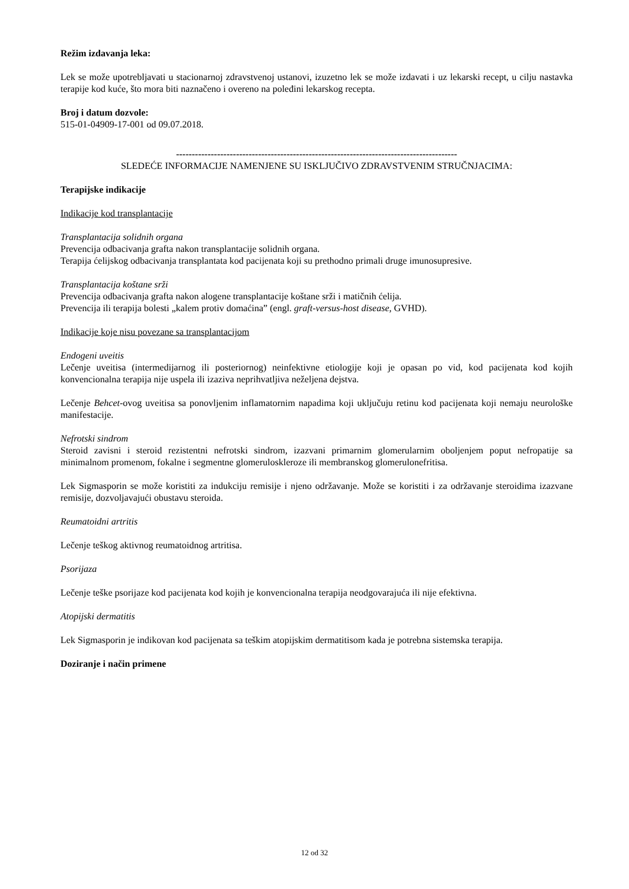Režim izdavanja leka:
Lek se može upotrebljavati u stacionarnoj zdravstvenoj ustanovi, izuzetno lek se može izdavati i uz lekarski recept, u cilju nastavka terapije kod kuće, što mora biti naznačeno i overeno na poleđini lekarskog recepta.
Broj i datum dozvole:
515-01-04909-17-001 od 09.07.2018.
-----------------------------------------------------------------------------------------
SLEDEĆE INFORMACIJE NAMENJENE SU ISKLJUČIVO ZDRAVSTVENIM STRUČNJACIMA:
Terapijske indikacije
Indikacije kod transplantacije
Transplantacija solidnih organa
Prevencija odbacivanja grafta nakon transplantacije solidnih organa.
Terapija ćelijskog odbacivanja transplantata kod pacijenata koji su prethodno primali druge imunosupresive.
Transplantacija koštane srži
Prevencija odbacivanja grafta nakon alogene transplantacije koštane srži i matičnih ćelija.
Prevencija ili terapija bolesti „kalem protiv domaćina” (engl. graft-versus-host disease, GVHD).
Indikacije koje nisu povezane sa transplantacijom
Endogeni uveitis
Lečenje uveitisa (intermedijarnog ili posteriornog) neinfektivne etiologije koji je opasan po vid, kod pacijenata kod kojih konvencionalna terapija nije uspela ili izaziva neprihvatljiva neželjena dejstva.
Lečenje Behcet-ovog uveitisa sa ponovljenim inflamatornim napadima koji uključuju retinu kod pacijenata koji nemaju neurološke manifestacije.
Nefrotski sindrom
Steroid zavisni i steroid rezistentni nefrotski sindrom, izazvani primarnim glomerularnim oboljenjem poput nefropatije sa minimalnom promenom, fokalne i segmentne glomeruloskleroze ili membranskog glomerulonefritisa.
Lek Sigmasporin se može koristiti za indukciju remisije i njeno održavanje. Može se koristiti i za održavanje steroidima izazvane remisije, dozvoljavajući obustavu steroida.
Reumatoidni artritis
Lečenje teškog aktivnog reumatoidnog artritisa.
Psorijaza
Lečenje teške psorijaze kod pacijenata kod kojih je konvencionalna terapija neodgovarajuća ili nije efektivna.
Atopijski dermatitis
Lek Sigmasporin je indikovan kod pacijenata sa teškim atopijskim dermatitisom kada je potrebna sistemska terapija.
Doziranje i način primene
12 od 32